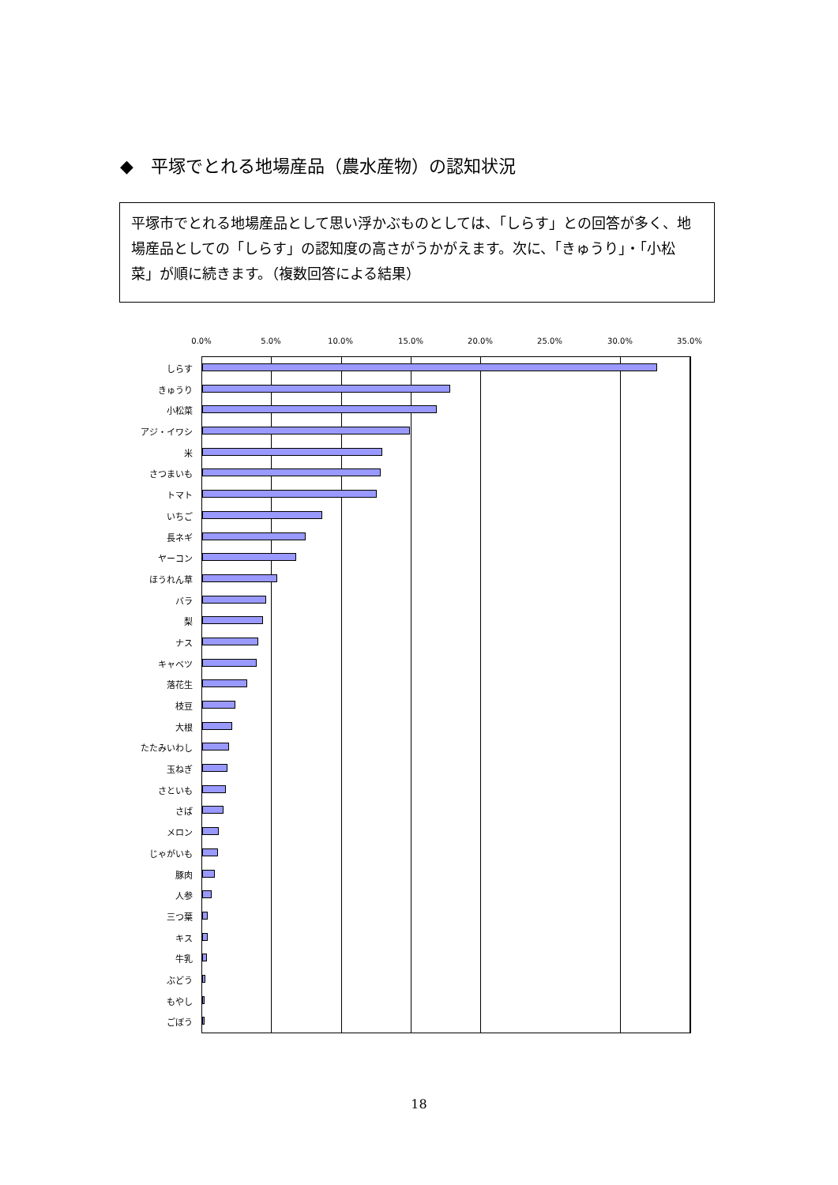◆　平塚でとれる地場産品（農水産物）の認知状況
平塚市でとれる地場産品として思い浮かぶものとしては、「しらす」との回答が多く、地場産品としての「しらす」の認知度の高さがうかがえます。次に、「きゅうり」・「小松菜」が順に続きます。（複数回答による結果）
0.0% 5.0% 10.0% 15.0% 20.0% 25.0% 30.0% 35.0%
しらす
きゅうり
小松菜
アジ・イワシ
米
さつまいも
トマト
いちご
長ネギ
ヤーコン
ほうれん草
バラ
梨
ナス
キャベツ
落花生
枝豆
大根
たたみいわし
玉ねぎ
さといも
さば
メロン
じゃがいも
豚肉
人参
三つ葉
キス
牛乳
ぶどう
もやし
ごぼう
18